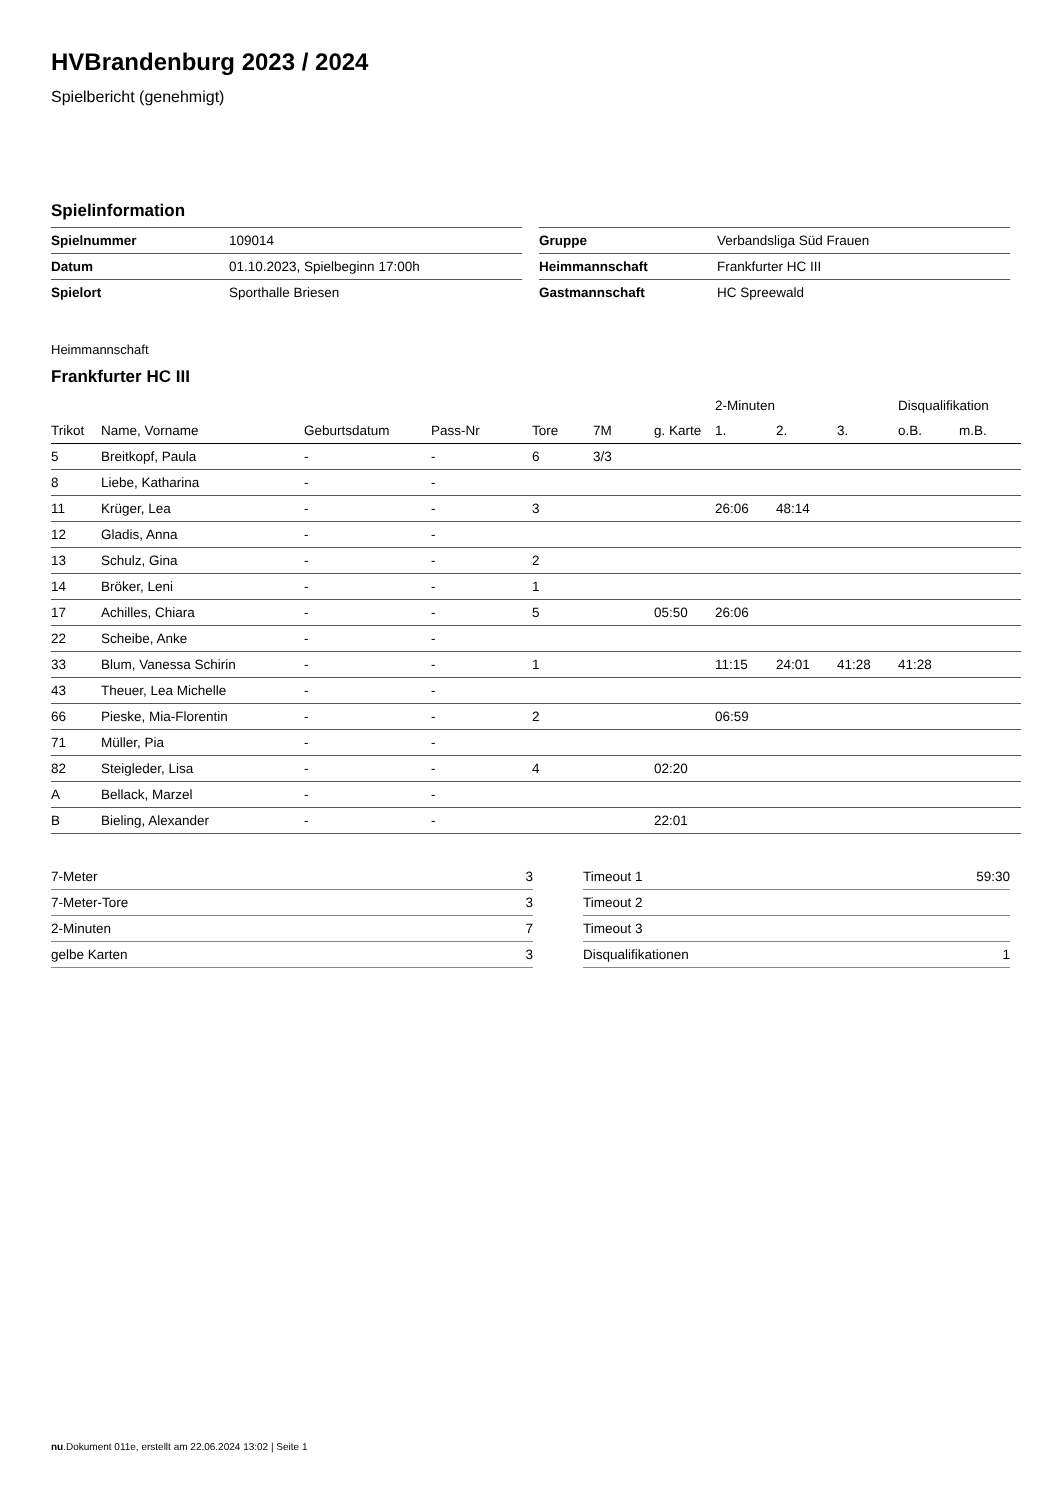HVBrandenburg 2023 / 2024
Spielbericht (genehmigt)
Spielinformation
| Spielnummer | 109014 |
| Datum | 01.10.2023, Spielbeginn 17:00h |
| Spielort | Sporthalle Briesen |
| Gruppe | Verbandsliga Süd Frauen |
| Heimmannschaft | Frankfurter HC III |
| Gastmannschaft | HC Spreewald |
Heimmannschaft
Frankfurter HC III
| | | | | | | | 2-Minuten | | | Disqualifikation | |
| --- | --- | --- | --- | --- | --- | --- | --- | --- | --- | --- | --- |
| Trikot | Name, Vorname | Geburtsdatum | Pass-Nr | Tore | 7M | g. Karte | 1. | 2. | 3. | o.B. | m.B. |
| 5 | Breitkopf, Paula | - | - | 6 | 3/3 | | | | | | |
| 8 | Liebe, Katharina | - | - | | | | | | | | |
| 11 | Krüger, Lea | - | - | 3 | | | 26:06 | 48:14 | | | |
| 12 | Gladis, Anna | - | - | | | | | | | | |
| 13 | Schulz, Gina | - | - | 2 | | | | | | | |
| 14 | Bröker, Leni | - | - | 1 | | | | | | | |
| 17 | Achilles, Chiara | - | - | 5 | | 05:50 | 26:06 | | | | |
| 22 | Scheibe, Anke | - | - | | | | | | | | |
| 33 | Blum, Vanessa Schirin | - | - | 1 | | | 11:15 | 24:01 | 41:28 | 41:28 | |
| 43 | Theuer, Lea Michelle | - | - | | | | | | | | |
| 66 | Pieske, Mia-Florentin | - | - | 2 | | | 06:59 | | | | |
| 71 | Müller, Pia | - | - | | | | | | | | |
| 82 | Steigleder, Lisa | - | - | 4 | | 02:20 | | | | | |
| A | Bellack, Marzel | - | - | | | | | | | | |
| B | Bieling, Alexander | - | - | | | 22:01 | | | | | |
| 7-Meter | 3 |
| 7-Meter-Tore | 3 |
| 2-Minuten | 7 |
| gelbe Karten | 3 |
| Timeout 1 | 59:30 |
| Timeout 2 | |
| Timeout 3 | |
| Disqualifikationen | 1 |
nu.Dokument 011e, erstellt am 22.06.2024 13:02 | Seite 1